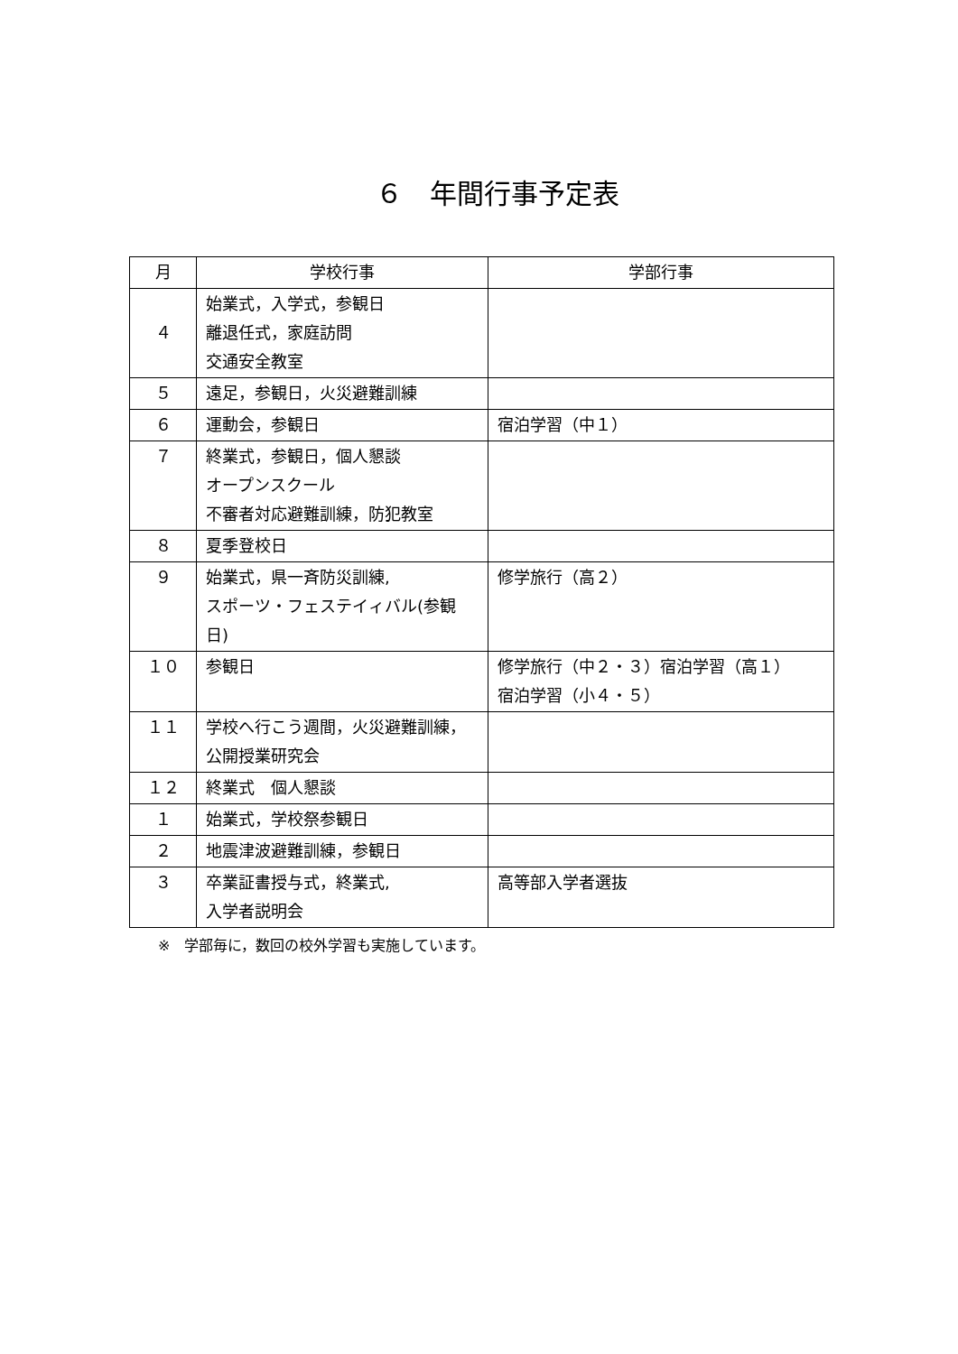６　年間行事予定表
| 月 | 学校行事 | 学部行事 |
| --- | --- | --- |
| ４ | 始業式，入学式，参観日 離退任式，家庭訪問 交通安全教室 | |
| ５ | 遠足，参観日，火災避難訓練 | |
| ６ | 運動会，参観日 | 宿泊学習（中１） |
| ７ | 終業式，参観日，個人懇談 オープンスクール 不審者対応避難訓練，防犯教室 | |
| ８ | 夏季登校日 | |
| ９ | 始業式，県一斉防災訓練, スポーツ・フェステイィバル(参観日) | 修学旅行（高２） |
| １０ | 参観日 | 修学旅行（中２・３）宿泊学習（高１） 宿泊学習（小４・５） |
| １１ | 学校へ行こう週間，火災避難訓練，公開授業研究会 | |
| １２ | 終業式 個人懇談 | |
| １ | 始業式，学校祭参観日 | |
| ２ | 地震津波避難訓練，参観日 | |
| ３ | 卒業証書授与式，終業式, 入学者説明会 | 高等部入学者選抜 |
※　学部毎に，数回の校外学習も実施しています。